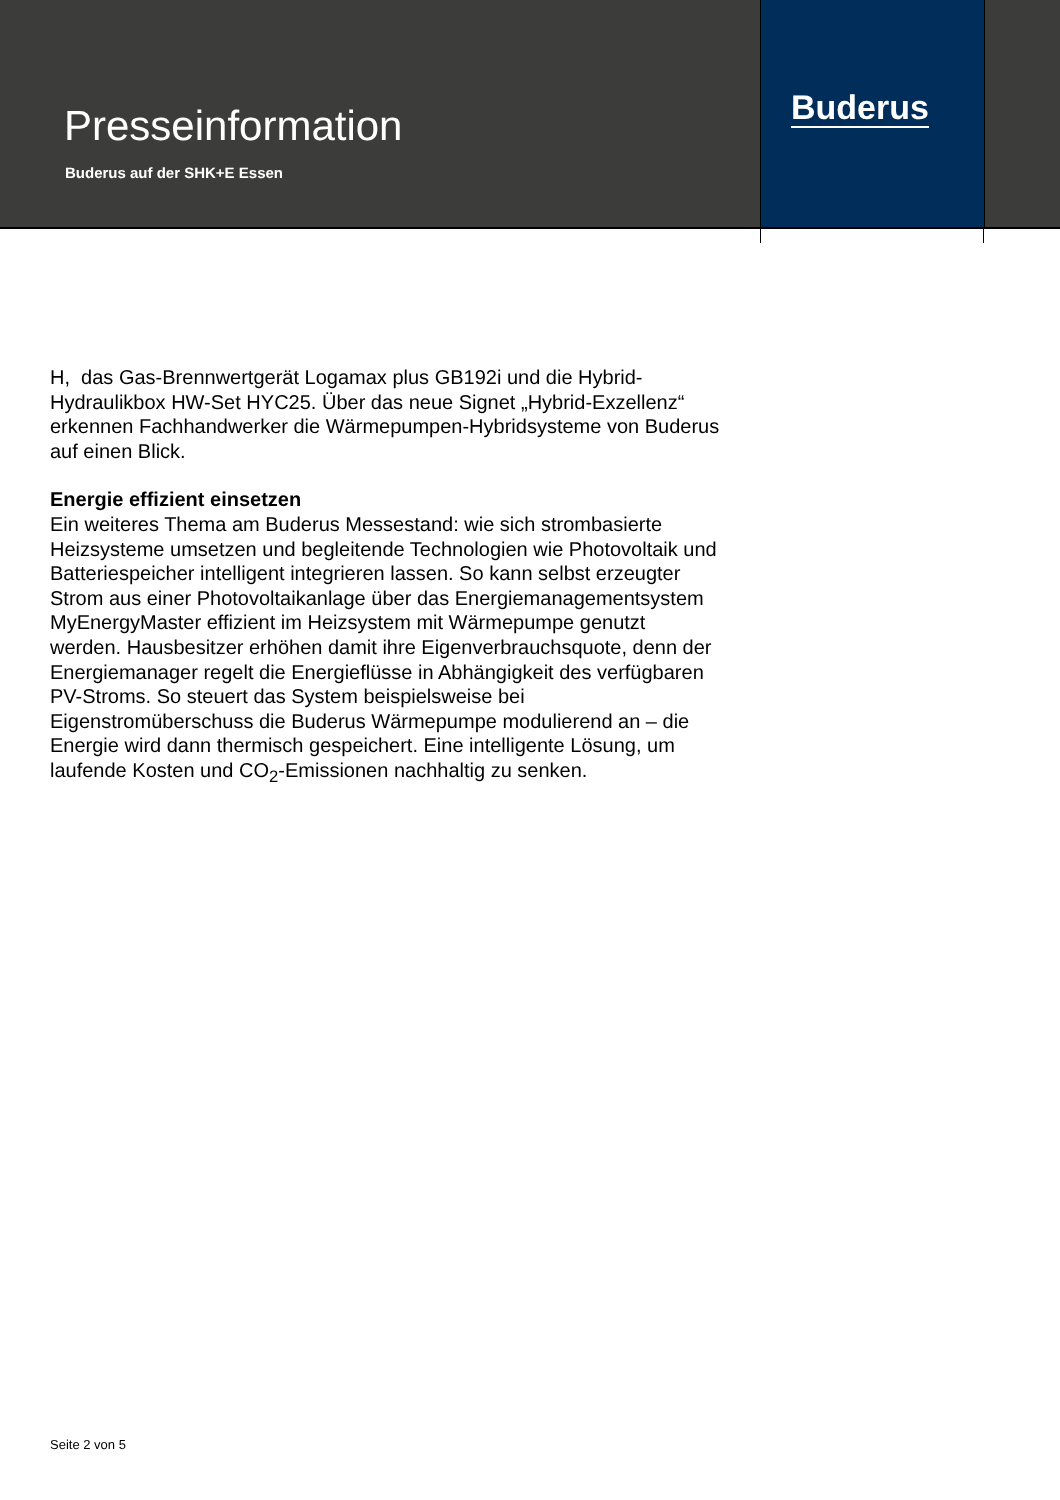Presseinformation
Buderus auf der SHK+E Essen
Buderus
H, das Gas-Brennwertgerät Logamax plus GB192i und die Hybrid-Hydraulikbox HW-Set HYC25. Über das neue Signet „Hybrid-Exzellenz“ erkennen Fachhandwerker die Wärmepumpen-Hybridsysteme von Buderus auf einen Blick.
Energie effizient einsetzen
Ein weiteres Thema am Buderus Messestand: wie sich strombasierte Heizsysteme umsetzen und begleitende Technologien wie Photovoltaik und Batteriespeicher intelligent integrieren lassen. So kann selbst erzeugter Strom aus einer Photovoltaikanlage über das Energiemanagementsystem MyEnergyMaster effizient im Heizsystem mit Wärmepumpe genutzt werden. Hausbesitzer erhöhen damit ihre Eigenverbrauchsquote, denn der Energiemanager regelt die Energieflüsse in Abhängigkeit des verfügbaren PV-Stroms. So steuert das System beispielsweise bei Eigenstromüberschuss die Buderus Wärmepumpe modulierend an – die Energie wird dann thermisch gespeichert. Eine intelligente Lösung, um laufende Kosten und CO<sub>2</sub>-Emissionen nachhaltig zu senken.
Seite 2 von 5